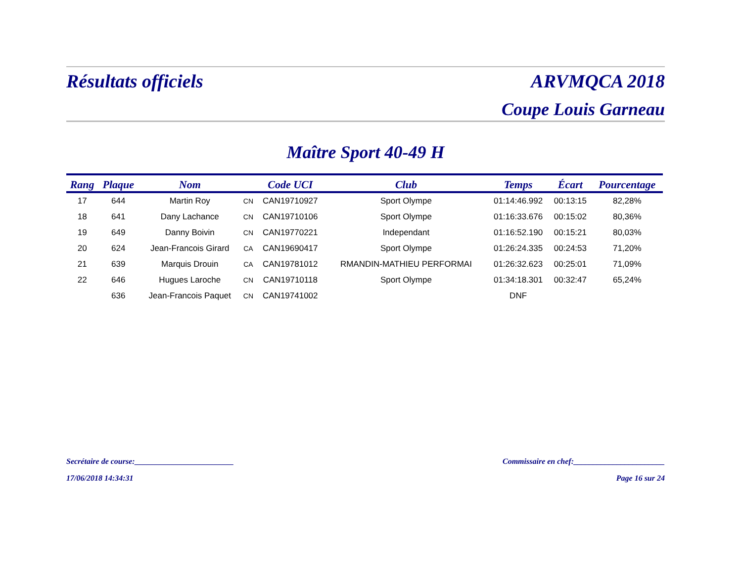Résultats officiels ARVMQCA 2018
Coupe Louis Garneau
Maître Sport 40-49 H
| Rang | Plaque | Nom | | Code UCI | Club | Temps | Écart | Pourcentage |
| --- | --- | --- | --- | --- | --- | --- | --- | --- |
| 17 | 644 | Martin Roy | CN | CAN19710927 | Sport Olympe | 01:14:46.992 | 00:13:15 | 82,28% |
| 18 | 641 | Dany Lachance | CN | CAN19710106 | Sport Olympe | 01:16:33.676 | 00:15:02 | 80,36% |
| 19 | 649 | Danny Boivin | CN | CAN19770221 | Independant | 01:16:52.190 | 00:15:21 | 80,03% |
| 20 | 624 | Jean-Francois Girard | CA | CAN19690417 | Sport Olympe | 01:26:24.335 | 00:24:53 | 71,20% |
| 21 | 639 | Marquis Drouin | CA | CAN19781012 | RMANDIN-MATHIEU PERFORMAI | 01:26:32.623 | 00:25:01 | 71,09% |
| 22 | 646 | Hugues Laroche | CN | CAN19710118 | Sport Olympe | 01:34:18.301 | 00:32:47 | 65,24% |
| | 636 | Jean-Francois Paquet | CN | CAN19741002 | | DNF | | |
Secrétaire de course:_________________________ Commissaire en chef:_______________________
17/06/2018 14:34:31 Page 16 sur 24